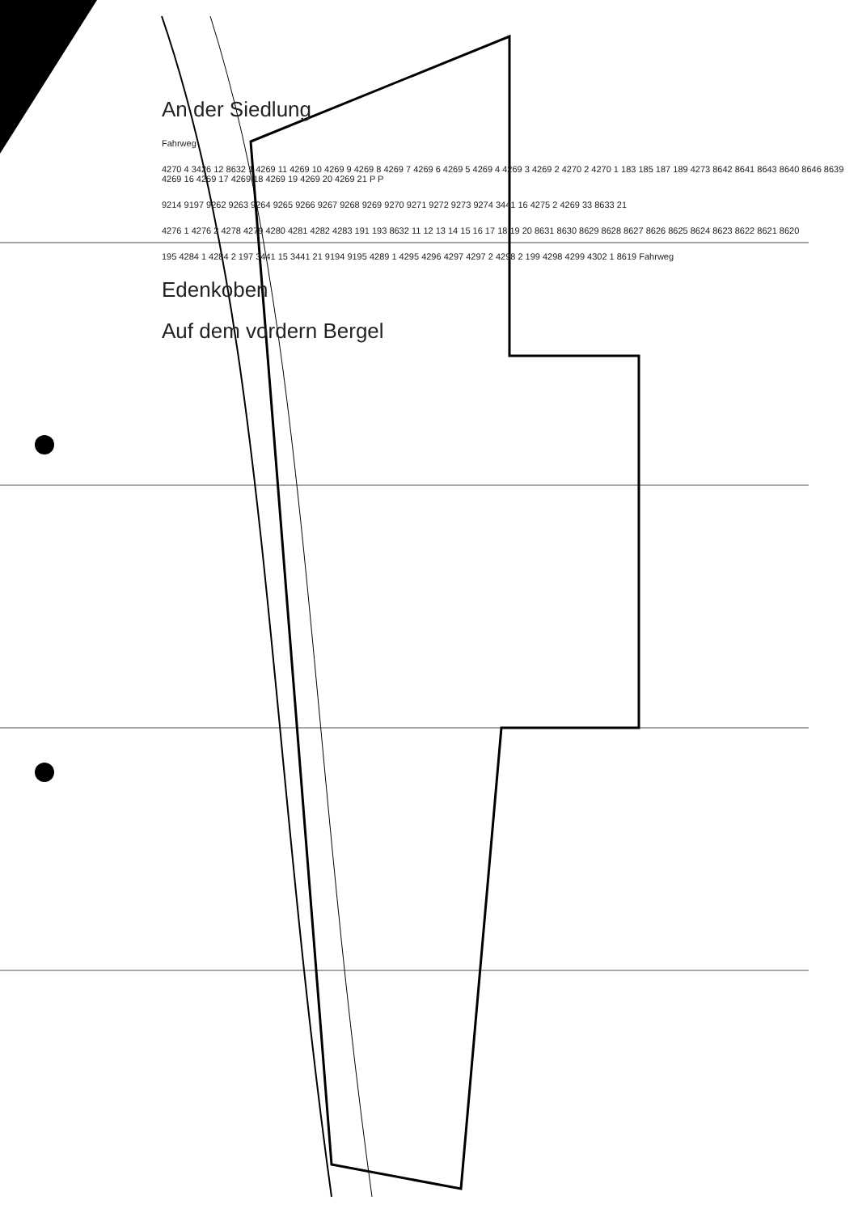An der Siedlung
Fahrweg
4270 4 3426 12 8632 1 4269 11 4269 10 4269 9 4269 8 4269 7 4269 6 4269 5 4269 4 4269 3 4269 2 4270 2 4270 1 183 185 187 189 4273 8642 8641 8643 8640 8646 8639 4269 16 4269 17 4269 18 4269 19 4269 20 4269 21 P P
9214 9197 9262 9263 9264 9265 9266 9267 9268 9269 9270 9271 9272 9273 9274 3441 16 4275 2 4269 33 8633 21
4276 1 4276 2 4278 4279 4280 4281 4282 4283 191 193 8632 11 12 13 14 15 16 17 18 19 20 8631 8630 8629 8628 8627 8626 8625 8624 8623 8622 8621 8620
195 4284 1 4284 2 197 3441 15 3441 21 9194 9195 4289 1 4295 4296 4297 4297 2 4298 2 199 4298 4299 4302 1 8619 Fahrweg
Edenkoben
Auf dem vordern Bergel